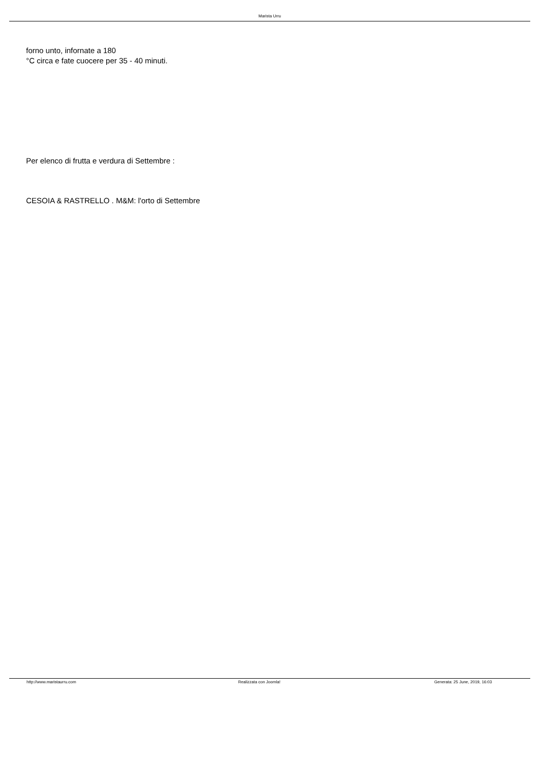Marista Urru
forno unto, infornate a 180
°C circa e fate cuocere per 35 - 40 minuti.
Per elenco di frutta e verdura di Settembre :
CESOIA & RASTRELLO . M&M: l'orto di Settembre
http://www.maristaurru.com Realizzata con Joomla! Generata: 25 June, 2019, 16:03